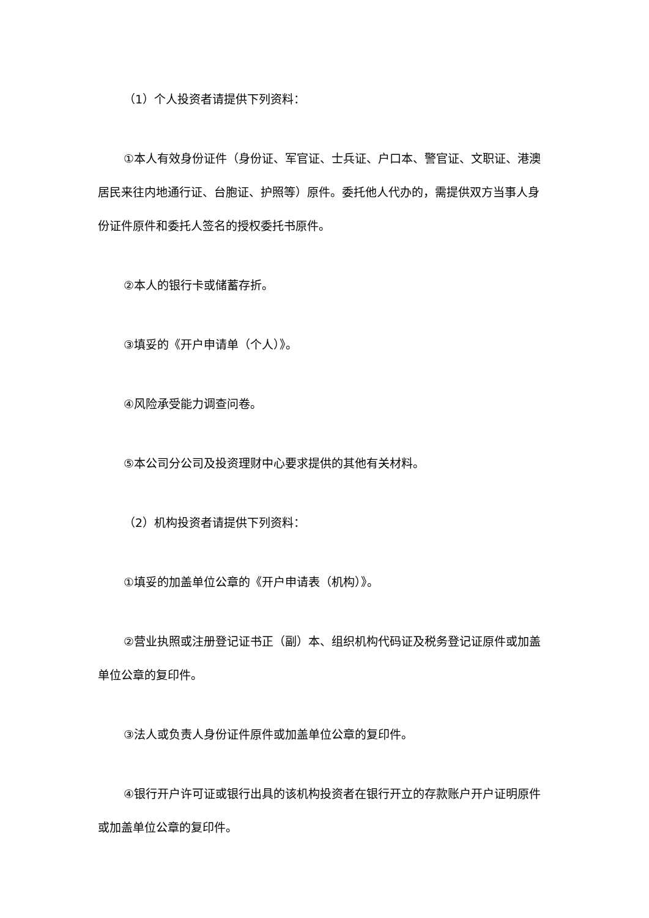（1）个人投资者请提供下列资料：
①本人有效身份证件（身份证、军官证、士兵证、户口本、警官证、文职证、港澳居民来往内地通行证、台胞证、护照等）原件。委托他人代办的，需提供双方当事人身份证件原件和委托人签名的授权委托书原件。
②本人的银行卡或储蓄存折。
③填妥的《开户申请单（个人）》。
④风险承受能力调查问卷。
⑤本公司分公司及投资理财中心要求提供的其他有关材料。
（2）机构投资者请提供下列资料：
①填妥的加盖单位公章的《开户申请表（机构）》。
②营业执照或注册登记证书正（副）本、组织机构代码证及税务登记证原件或加盖单位公章的复印件。
③法人或负责人身份证件原件或加盖单位公章的复印件。
④银行开户许可证或银行出具的该机构投资者在银行开立的存款账户开户证明原件或加盖单位公章的复印件。